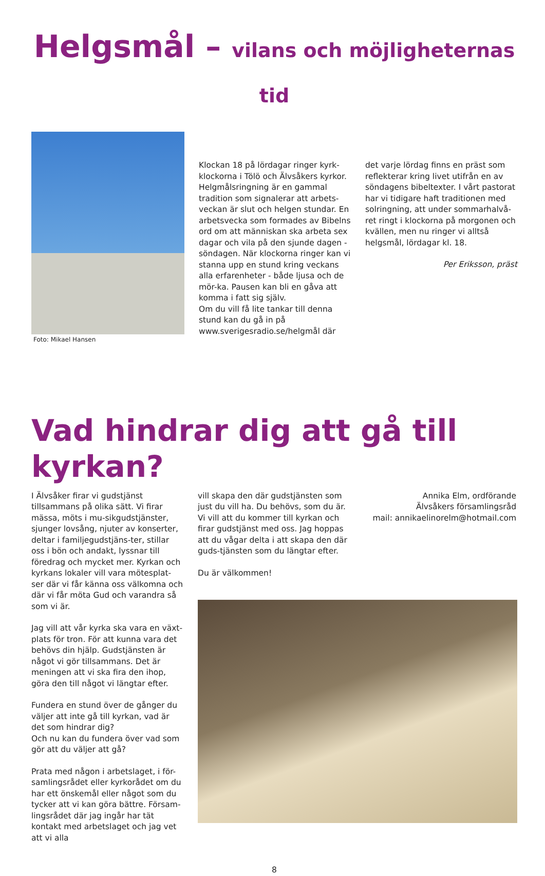Helgsmål – vilans och möjligheternas tid
Foto: Mikael Hansen
Klockan 18 på lördagar ringer kyrk-klockorna i Tölö och Älvsåkers kyrkor. Helgmålsringning är en gammal tradition som signalerar att arbets-veckan är slut och helgen stundar. En arbetsvecka som formades av Bibelns ord om att människan ska arbeta sex dagar och vila på den sjunde dagen - söndagen. När klockorna ringer kan vi stanna upp en stund kring veckans alla erfarenheter - både ljusa och de mör-ka. Pausen kan bli en gåva att komma i fatt sig själv.
Om du vill få lite tankar till denna stund kan du gå in på www.sverigesradio.se/helgmål där
det varje lördag finns en präst som reflekterar kring livet utifrån en av söndagens bibeltexter. I vårt pastorat har vi tidigare haft traditionen med solringning, att under sommarhalvå-ret ringt i klockorna på morgonen och kvällen, men nu ringer vi alltså helgsmål, lördagar kl. 18.
Per Eriksson, präst
Vad hindrar dig att gå till kyrkan?
I Älvsåker firar vi gudstjänst tillsammans på olika sätt. Vi firar mässa, möts i mu-sikgudstjänster, sjunger lovsång, njuter av konserter, deltar i familjegudstjäns-ter, stillar oss i bön och andakt, lyssnar till föredrag och mycket mer. Kyrkan och kyrkans lokaler vill vara mötesplat-ser där vi får känna oss välkomna och där vi får möta Gud och varandra så som vi är.
Jag vill att vår kyrka ska vara en växt-plats för tron. För att kunna vara det behövs din hjälp. Gudstjänsten är något vi gör tillsammans. Det är meningen att vi ska fira den ihop, göra den till något vi längtar efter.
Fundera en stund över de gånger du väljer att inte gå till kyrkan, vad är det som hindrar dig?
Och nu kan du fundera över vad som gör att du väljer att gå?
Prata med någon i arbetslaget, i för-samlingsrådet eller kyrkorådet om du har ett önskemål eller något som du tycker att vi kan göra bättre. Försam-lingsrådet där jag ingår har tät kontakt med arbetslaget och jag vet att vi alla
vill skapa den där gudstjänsten som just du vill ha. Du behövs, som du är. Vi vill att du kommer till kyrkan och firar gudstjänst med oss. Jag hoppas att du vågar delta i att skapa den där guds-tjänsten som du längtar efter.
Du är välkommen!
Annika Elm, ordförande
Älvsåkers församlingsråd
mail: annikaelinorelm@hotmail.com
8